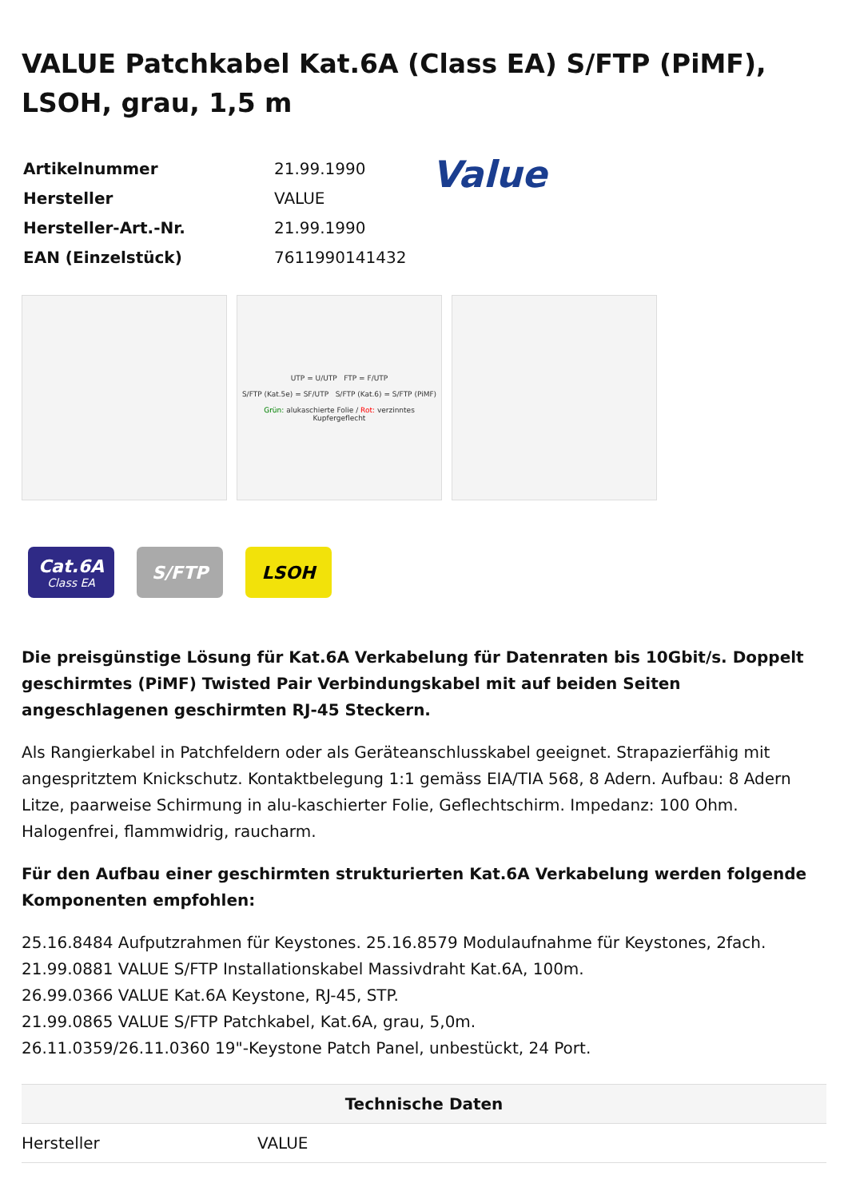VALUE Patchkabel Kat.6A (Class EA) S/FTP (PiMF), LSOH, grau, 1,5 m
| Artikelnummer | 21.99.1990 |
| Hersteller | VALUE |
| Hersteller-Art.-Nr. | 21.99.1990 |
| EAN (Einzelstück) | 7611990141432 |
Value
UTP = U/UTP FTP = F/UTP
S/FTP (Kat.5e) = SF/UTP S/FTP (Kat.6) = S/FTP (PiMF)
Grün: alukaschierte Folie / Rot: verzinntes Kupfergeflecht
Cat.6A
Class EA
S/FTP LSOH
Die preisgünstige Lösung für Kat.6A Verkabelung für Datenraten bis 10Gbit/s. Doppelt geschirmtes (PiMF) Twisted Pair Verbindungskabel mit auf beiden Seiten angeschlagenen geschirmten RJ-45 Steckern.
Als Rangierkabel in Patchfeldern oder als Geräteanschlusskabel geeignet. Strapazierfähig mit angespritztem Knickschutz. Kontaktbelegung 1:1 gemäss EIA/TIA 568, 8 Adern. Aufbau: 8 Adern Litze, paarweise Schirmung in alu-kaschierter Folie, Geflechtschirm. Impedanz: 100 Ohm. Halogenfrei, flammwidrig, raucharm.
Für den Aufbau einer geschirmten strukturierten Kat.6A Verkabelung werden folgende Komponenten empfohlen:
25.16.8484 Aufputzrahmen für Keystones. 25.16.8579 Modulaufnahme für Keystones, 2fach.
21.99.0881 VALUE S/FTP Installationskabel Massivdraht Kat.6A, 100m.
26.99.0366 VALUE Kat.6A Keystone, RJ-45, STP.
21.99.0865 VALUE S/FTP Patchkabel, Kat.6A, grau, 5,0m.
26.11.0359/26.11.0360 19"-Keystone Patch Panel, unbestückt, 24 Port.
| Technische Daten | |
| --- | --- |
| Hersteller | VALUE |